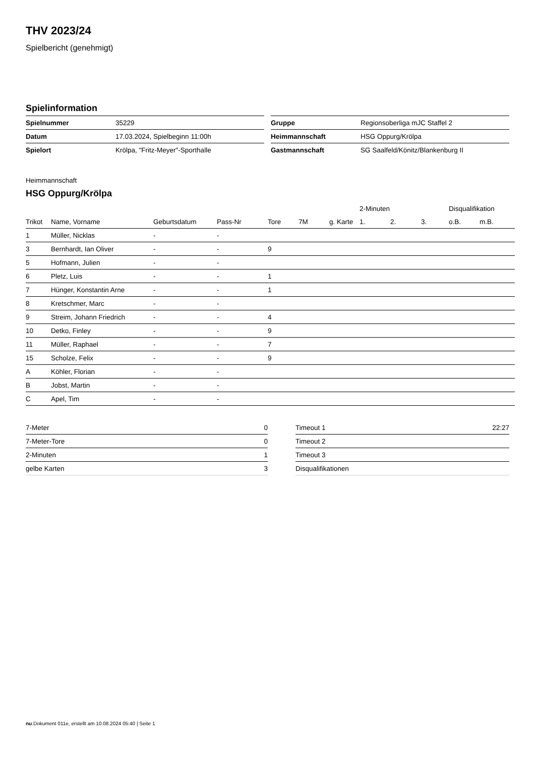THV 2023/24
Spielbericht (genehmigt)
Spielinformation
| Spielnummer | 35229 |
| Datum | 17.03.2024, Spielbeginn 11:00h |
| Spielort | Krölpa, "Fritz-Meyer"-Sporthalle |
| Gruppe | Regionsoberliga mJC Staffel 2 |
| Heimmannschaft | HSG Oppurg/Krölpa |
| Gastmannschaft | SG Saalfeld/Könitz/Blankenburg II |
Heimmannschaft
HSG Oppurg/Krölpa
| | | | | | | | 2-Minuten | | | Disqualifikation | |
| --- | --- | --- | --- | --- | --- | --- | --- | --- | --- | --- | --- |
| Trikot | Name, Vorname | Geburtsdatum | Pass-Nr | Tore | 7M | g. Karte | 1. | 2. | 3. | o.B. | m.B. |
| 1 | Müller, Nicklas | - | - | | | | | | | | |
| 3 | Bernhardt, Ian Oliver | - | - | 9 | | | | | | | |
| 5 | Hofmann, Julien | - | - | | | | | | | | |
| 6 | Pletz, Luis | - | - | 1 | | | | | | | |
| 7 | Hünger, Konstantin Arne | - | - | 1 | | | | | | | |
| 8 | Kretschmer, Marc | - | - | | | | | | | | |
| 9 | Streim, Johann Friedrich | - | - | 4 | | | | | | | |
| 10 | Detko, Finley | - | - | 9 | | | | | | | |
| 11 | Müller, Raphael | - | - | 7 | | | | | | | |
| 15 | Scholze, Felix | - | - | 9 | | | | | | | |
| A | Köhler, Florian | - | - | | | | | | | | |
| B | Jobst, Martin | - | - | | | | | | | | |
| C | Apel, Tim | - | - | | | | | | | | |
| 7-Meter | 0 |
| 7-Meter-Tore | 0 |
| 2-Minuten | 1 |
| gelbe Karten | 3 |
| Timeout 1 | 22:27 |
| Timeout 2 | |
| Timeout 3 | |
| Disqualifikationen | |
nu.Dokument 011e, erstellt am 10.08.2024 05:40 | Seite 1